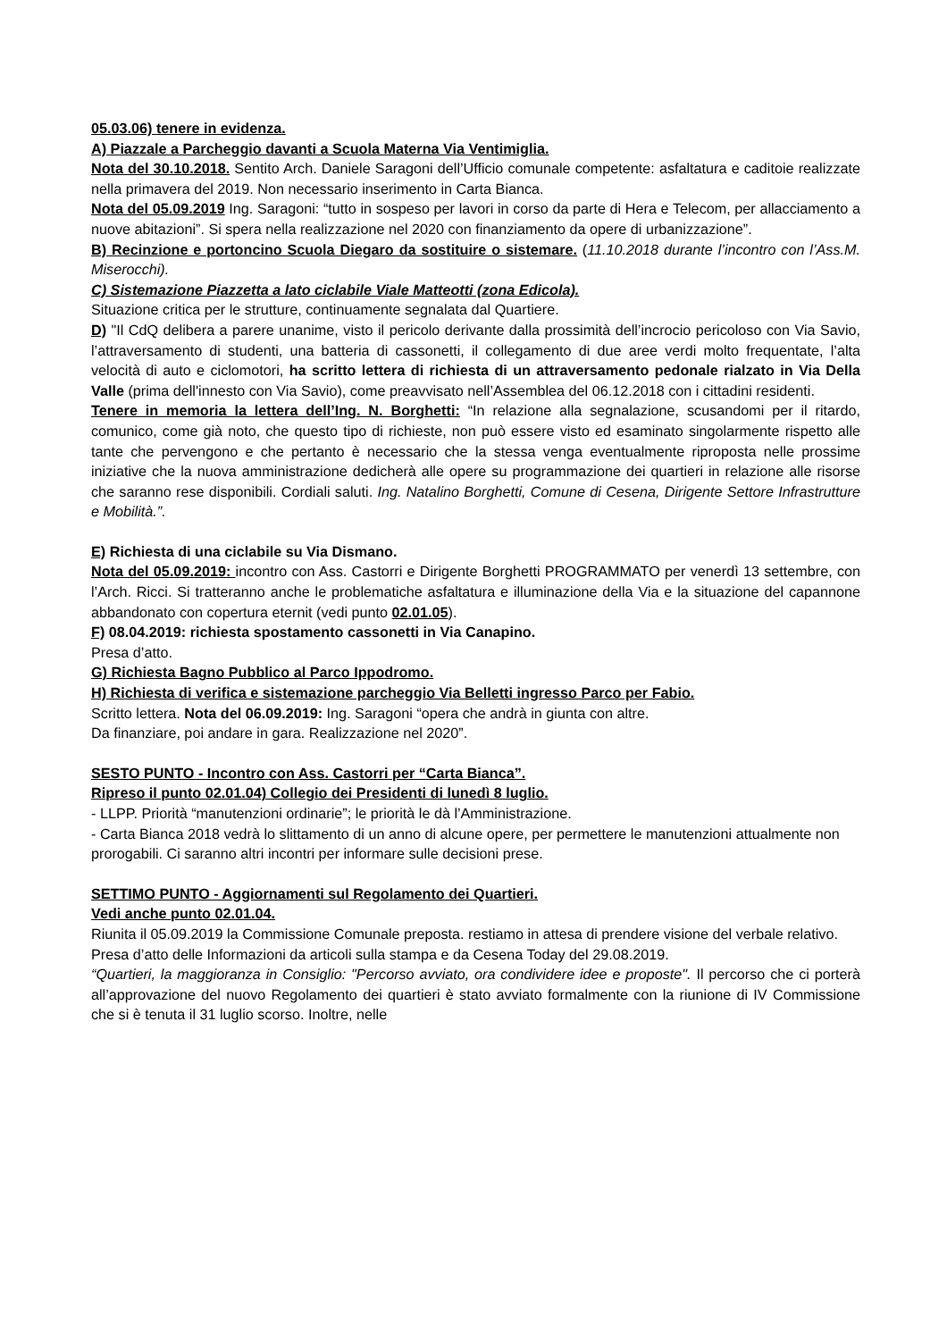05.03.06) tenere in evidenza.
A) Piazzale a Parcheggio davanti a Scuola Materna Via Ventimiglia.
Nota del 30.10.2018. Sentito Arch. Daniele Saragoni dell’Ufficio comunale competente: asfaltatura e caditoie realizzate nella primavera del 2019. Non necessario inserimento in Carta Bianca.
Nota del 05.09.2019 Ing. Saragoni: “tutto in sospeso per lavori in corso da parte di Hera e Telecom, per allacciamento a nuove abitazioni”. Si spera nella realizzazione nel 2020 con finanziamento da opere di urbanizzazione”.
B) Recinzione e portoncino Scuola Diegaro da sostituire o sistemare. (11.10.2018 durante l’incontro con l’Ass.M. Miserocchi).
C) Sistemazione Piazzetta a lato ciclabile Viale Matteotti (zona Edicola).
Situazione critica per le strutture, continuamente segnalata dal Quartiere.
D) "Il CdQ delibera a parere unanime, visto il pericolo derivante dalla prossimità dell’incrocio pericoloso con Via Savio, l’attraversamento di studenti, una batteria di cassonetti, il collegamento di due aree verdi molto frequentate, l’alta velocità di auto e ciclomotori, ha scritto lettera di richiesta di un attraversamento pedonale rialzato in Via Della Valle (prima dell'innesto con Via Savio), come preavvisato nell’Assemblea del 06.12.2018 con i cittadini residenti.
Tenere in memoria la lettera dell’Ing. N. Borghetti: “In relazione alla segnalazione, scusandomi per il ritardo, comunico, come già noto, che questo tipo di richieste, non può essere visto ed esaminato singolarmente rispetto alle tante che pervengono e che pertanto è necessario che la stessa venga eventualmente riproposta nelle prossime iniziative che la nuova amministrazione dedicherà alle opere su programmazione dei quartieri in relazione alle risorse che saranno rese disponibili. Cordiali saluti. Ing. Natalino Borghetti, Comune di Cesena, Dirigente Settore Infrastrutture e Mobilità.”.
E) Richiesta di una ciclabile su Via Dismano.
Nota del 05.09.2019: incontro con Ass. Castorri e Dirigente Borghetti PROGRAMMATO per venerdì 13 settembre, con l’Arch. Ricci. Si tratteranno anche le problematiche asfaltatura e illuminazione della Via e la situazione del capannone abbandonato con copertura eternit (vedi punto 02.01.05).
F) 08.04.2019: richiesta spostamento cassonetti in Via Canapino.
Presa d’atto.
G) Richiesta Bagno Pubblico al Parco Ippodromo.
H) Richiesta di verifica e sistemazione parcheggio Via Belletti ingresso Parco per Fabio.
Scritto lettera. Nota del 06.09.2019: Ing. Saragoni “opera che andrà in giunta con altre.
Da finanziare, poi andare in gara. Realizzazione nel 2020”.
SESTO PUNTO - Incontro con Ass. Castorri per “Carta Bianca”.
Ripreso il punto 02.01.04) Collegio dei Presidenti di lunedì 8 luglio.
- LLPP. Priorità “manutenzioni ordinarie”; le priorità le dà l’Amministrazione.
- Carta Bianca 2018 vedrà lo slittamento di un anno di alcune opere, per permettere le manutenzioni attualmente non prorogabili. Ci saranno altri incontri per informare sulle decisioni prese.
SETTIMO PUNTO - Aggiornamenti sul Regolamento dei Quartieri.
Vedi anche punto 02.01.04.
Riunita il 05.09.2019 la Commissione Comunale preposta. restiamo in attesa di prendere visione del verbale relativo.
Presa d’atto delle Informazioni da articoli sulla stampa e da Cesena Today del 29.08.2019.
“Quartieri, la maggioranza in Consiglio: "Percorso avviato, ora condividere idee e proposte". Il percorso che ci porterà all’approvazione del nuovo Regolamento dei quartieri è stato avviato formalmente con la riunione di IV Commissione che si è tenuta il 31 luglio scorso. Inoltre, nelle